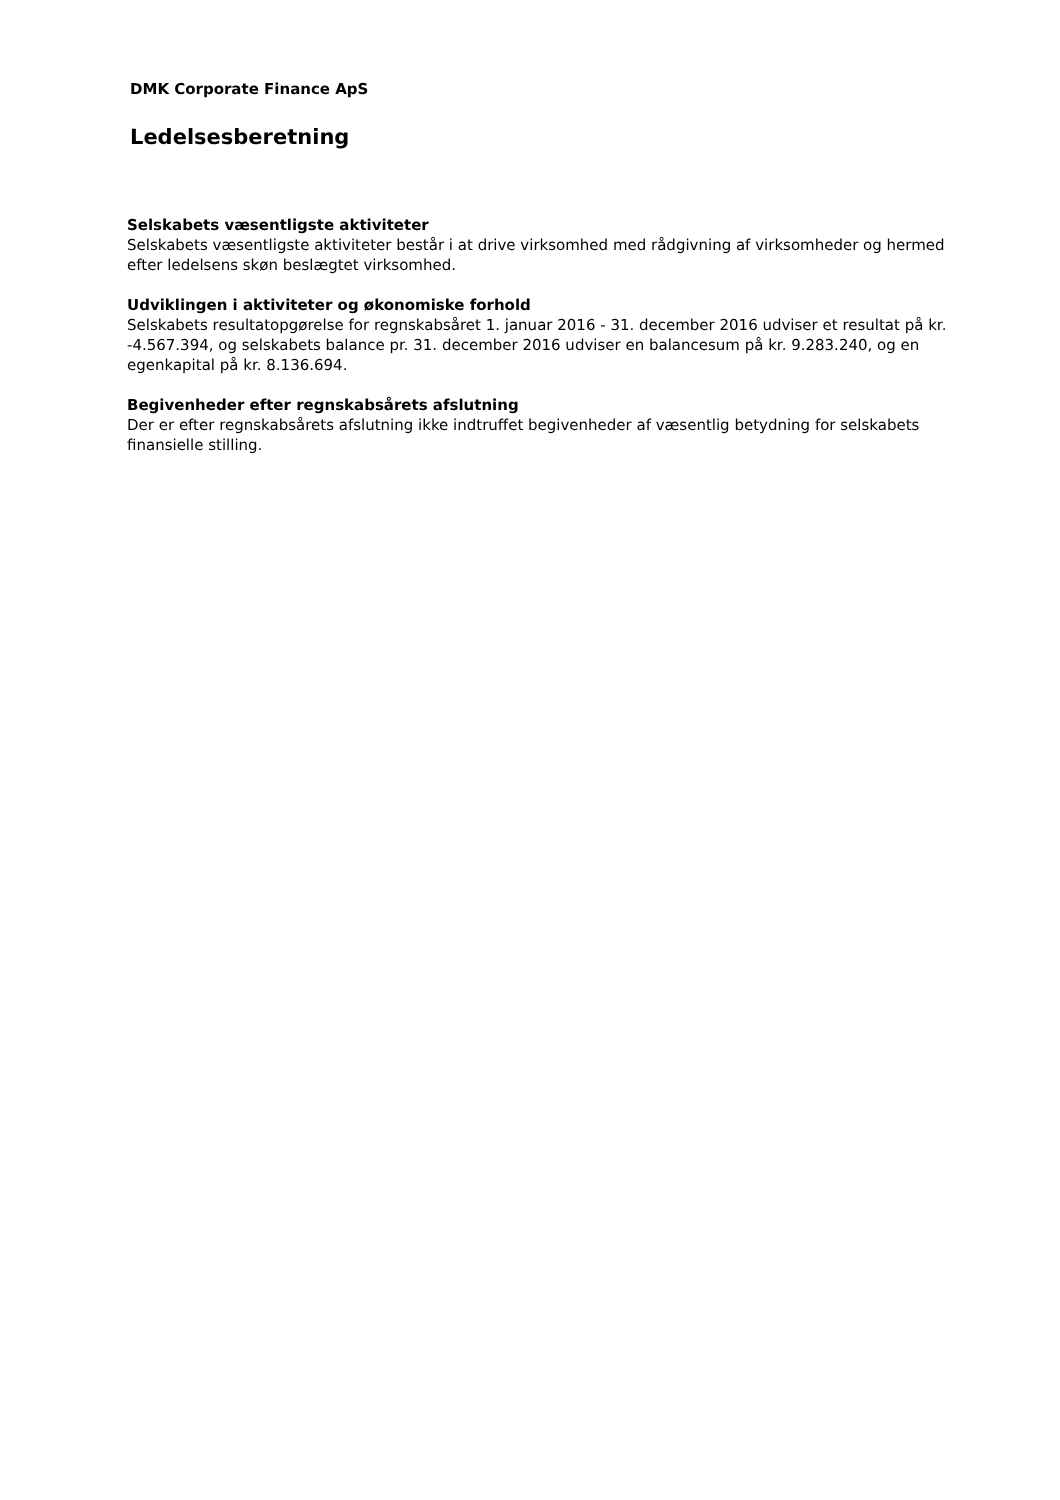DMK Corporate Finance ApS
Ledelsesberetning
Selskabets væsentligste aktiviteter
Selskabets væsentligste aktiviteter består i at drive virksomhed med rådgivning af virksomheder og hermed efter ledelsens skøn beslægtet virksomhed.
Udviklingen i aktiviteter og økonomiske forhold
Selskabets resultatopgørelse for regnskabsåret 1. januar 2016 - 31. december 2016 udviser et resultat på kr. -4.567.394, og selskabets balance pr. 31. december 2016 udviser en balancesum på kr. 9.283.240, og en egenkapital på kr. 8.136.694.
Begivenheder efter regnskabsårets afslutning
Der er efter regnskabsårets afslutning ikke indtruffet begivenheder af væsentlig betydning for selskabets finansielle stilling.